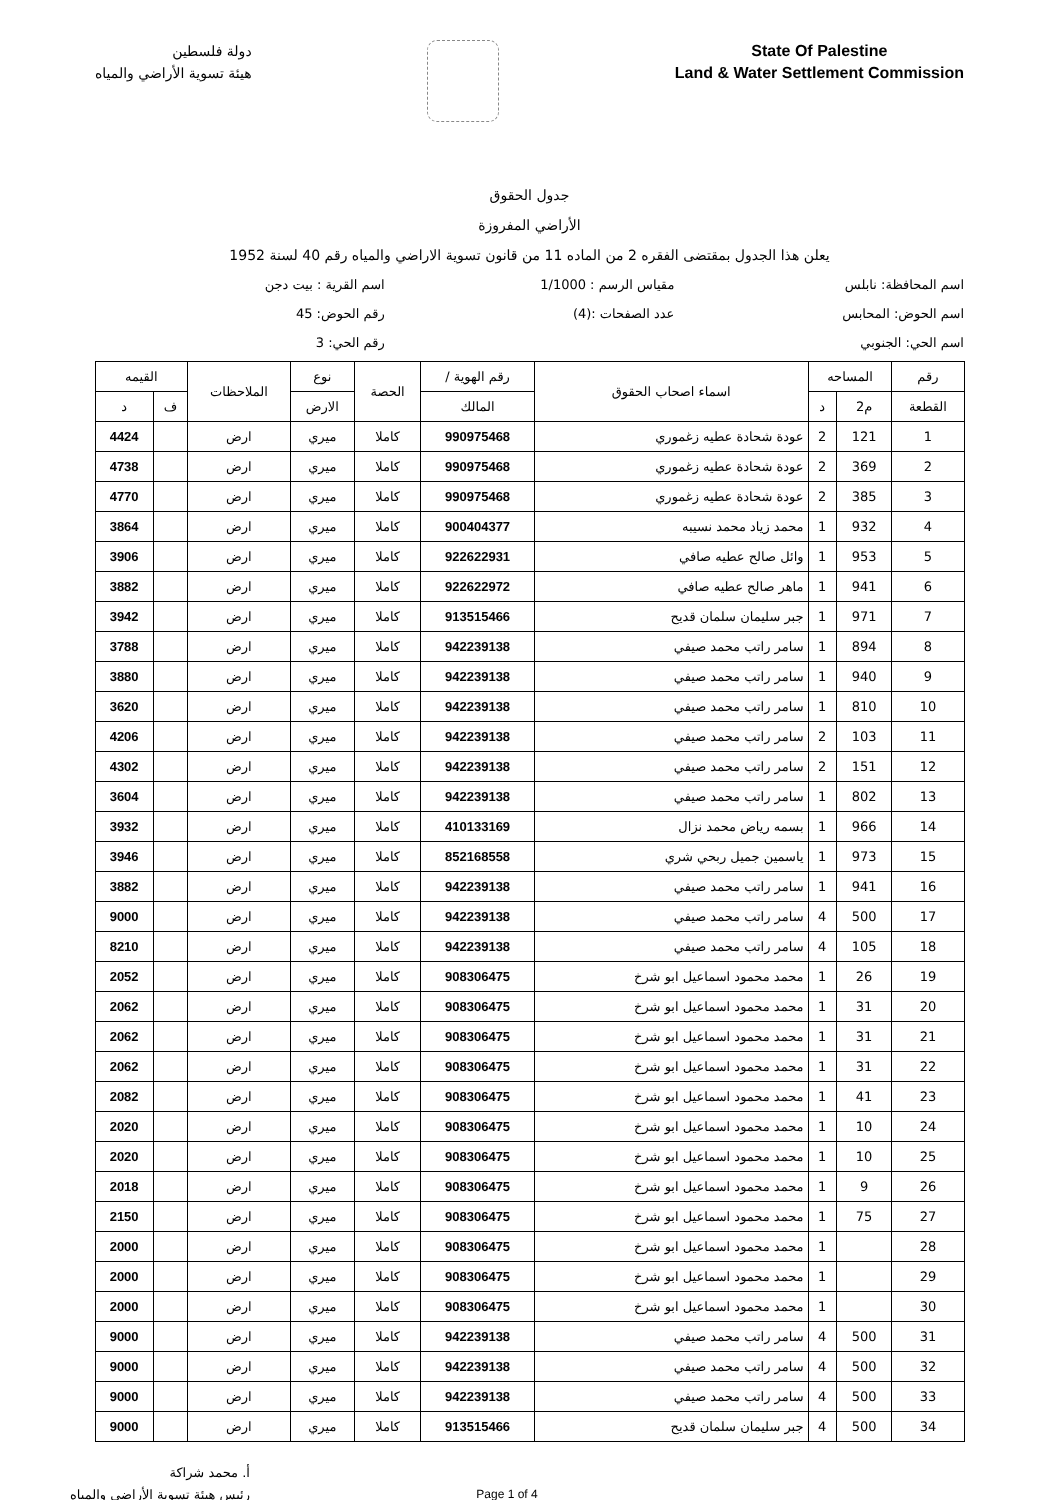دولة فلسطين
هيئة تسوية الأراضي والمياه
State Of Palestine
Land & Water Settlement Commission
جدول الحقوق
الأراضي المفروزة
يعلن هذا الجدول بمقتضى الفقره 2 من الماده 11 من قانون تسوية الاراضي والمياه رقم 40 لسنة 1952
اسم المحافظة: نابلس
مقياس الرسم : 1/1000
اسم القرية : بيت دجن
اسم الحوض: المحابس
عدد الصفحات :(4)
رقم الحوض: 45
اسم الحي: الجنوبي
رقم الحي: 3
| رقم | المساحه | | اسماء اصحاب الحقوق | رقم الهوية / | الحصة | نوع | الملاحظات | القيمه | |
| --- | --- | --- | --- | --- | --- | --- | --- | --- | --- |
| القطعة | م2 | د | | المالك | | الارض | | ف | د |
| 1 | 121 | 2 | عودة شحادة عطيه زغموري | 990975468 | كاملا | ميري | ارض | | 4424 |
| 2 | 369 | 2 | عودة شحادة عطيه زغموري | 990975468 | كاملا | ميري | ارض | | 4738 |
| 3 | 385 | 2 | عودة شحادة عطيه زغموري | 990975468 | كاملا | ميري | ارض | | 4770 |
| 4 | 932 | 1 | محمد زياد محمد نسيبه | 900404377 | كاملا | ميري | ارض | | 3864 |
| 5 | 953 | 1 | وائل صالح عطيه صافي | 922622931 | كاملا | ميري | ارض | | 3906 |
| 6 | 941 | 1 | ماهر صالح عطيه صافي | 922622972 | كاملا | ميري | ارض | | 3882 |
| 7 | 971 | 1 | جبر سليمان سلمان قديح | 913515466 | كاملا | ميري | ارض | | 3942 |
| 8 | 894 | 1 | سامر راتب محمد صيفي | 942239138 | كاملا | ميري | ارض | | 3788 |
| 9 | 940 | 1 | سامر راتب محمد صيفي | 942239138 | كاملا | ميري | ارض | | 3880 |
| 10 | 810 | 1 | سامر راتب محمد صيفي | 942239138 | كاملا | ميري | ارض | | 3620 |
| 11 | 103 | 2 | سامر راتب محمد صيفي | 942239138 | كاملا | ميري | ارض | | 4206 |
| 12 | 151 | 2 | سامر راتب محمد صيفي | 942239138 | كاملا | ميري | ارض | | 4302 |
| 13 | 802 | 1 | سامر راتب محمد صيفي | 942239138 | كاملا | ميري | ارض | | 3604 |
| 14 | 966 | 1 | بسمه رياض محمد نزال | 410133169 | كاملا | ميري | ارض | | 3932 |
| 15 | 973 | 1 | ياسمين جميل ربحي شري | 852168558 | كاملا | ميري | ارض | | 3946 |
| 16 | 941 | 1 | سامر راتب محمد صيفي | 942239138 | كاملا | ميري | ارض | | 3882 |
| 17 | 500 | 4 | سامر راتب محمد صيفي | 942239138 | كاملا | ميري | ارض | | 9000 |
| 18 | 105 | 4 | سامر راتب محمد صيفي | 942239138 | كاملا | ميري | ارض | | 8210 |
| 19 | 26 | 1 | محمد محمود اسماعيل ابو شرخ | 908306475 | كاملا | ميري | ارض | | 2052 |
| 20 | 31 | 1 | محمد محمود اسماعيل ابو شرخ | 908306475 | كاملا | ميري | ارض | | 2062 |
| 21 | 31 | 1 | محمد محمود اسماعيل ابو شرخ | 908306475 | كاملا | ميري | ارض | | 2062 |
| 22 | 31 | 1 | محمد محمود اسماعيل ابو شرخ | 908306475 | كاملا | ميري | ارض | | 2062 |
| 23 | 41 | 1 | محمد محمود اسماعيل ابو شرخ | 908306475 | كاملا | ميري | ارض | | 2082 |
| 24 | 10 | 1 | محمد محمود اسماعيل ابو شرخ | 908306475 | كاملا | ميري | ارض | | 2020 |
| 25 | 10 | 1 | محمد محمود اسماعيل ابو شرخ | 908306475 | كاملا | ميري | ارض | | 2020 |
| 26 | 9 | 1 | محمد محمود اسماعيل ابو شرخ | 908306475 | كاملا | ميري | ارض | | 2018 |
| 27 | 75 | 1 | محمد محمود اسماعيل ابو شرخ | 908306475 | كاملا | ميري | ارض | | 2150 |
| 28 | | 1 | محمد محمود اسماعيل ابو شرخ | 908306475 | كاملا | ميري | ارض | | 2000 |
| 29 | | 1 | محمد محمود اسماعيل ابو شرخ | 908306475 | كاملا | ميري | ارض | | 2000 |
| 30 | | 1 | محمد محمود اسماعيل ابو شرخ | 908306475 | كاملا | ميري | ارض | | 2000 |
| 31 | 500 | 4 | سامر راتب محمد صيفي | 942239138 | كاملا | ميري | ارض | | 9000 |
| 32 | 500 | 4 | سامر راتب محمد صيفي | 942239138 | كاملا | ميري | ارض | | 9000 |
| 33 | 500 | 4 | سامر راتب محمد صيفي | 942239138 | كاملا | ميري | ارض | | 9000 |
| 34 | 500 | 4 | جبر سليمان سلمان قديح | 913515466 | كاملا | ميري | ارض | | 9000 |
أ. محمد شراكة
رئيس هيئة تسوية الأراضي والمياه
Page 1 of 4